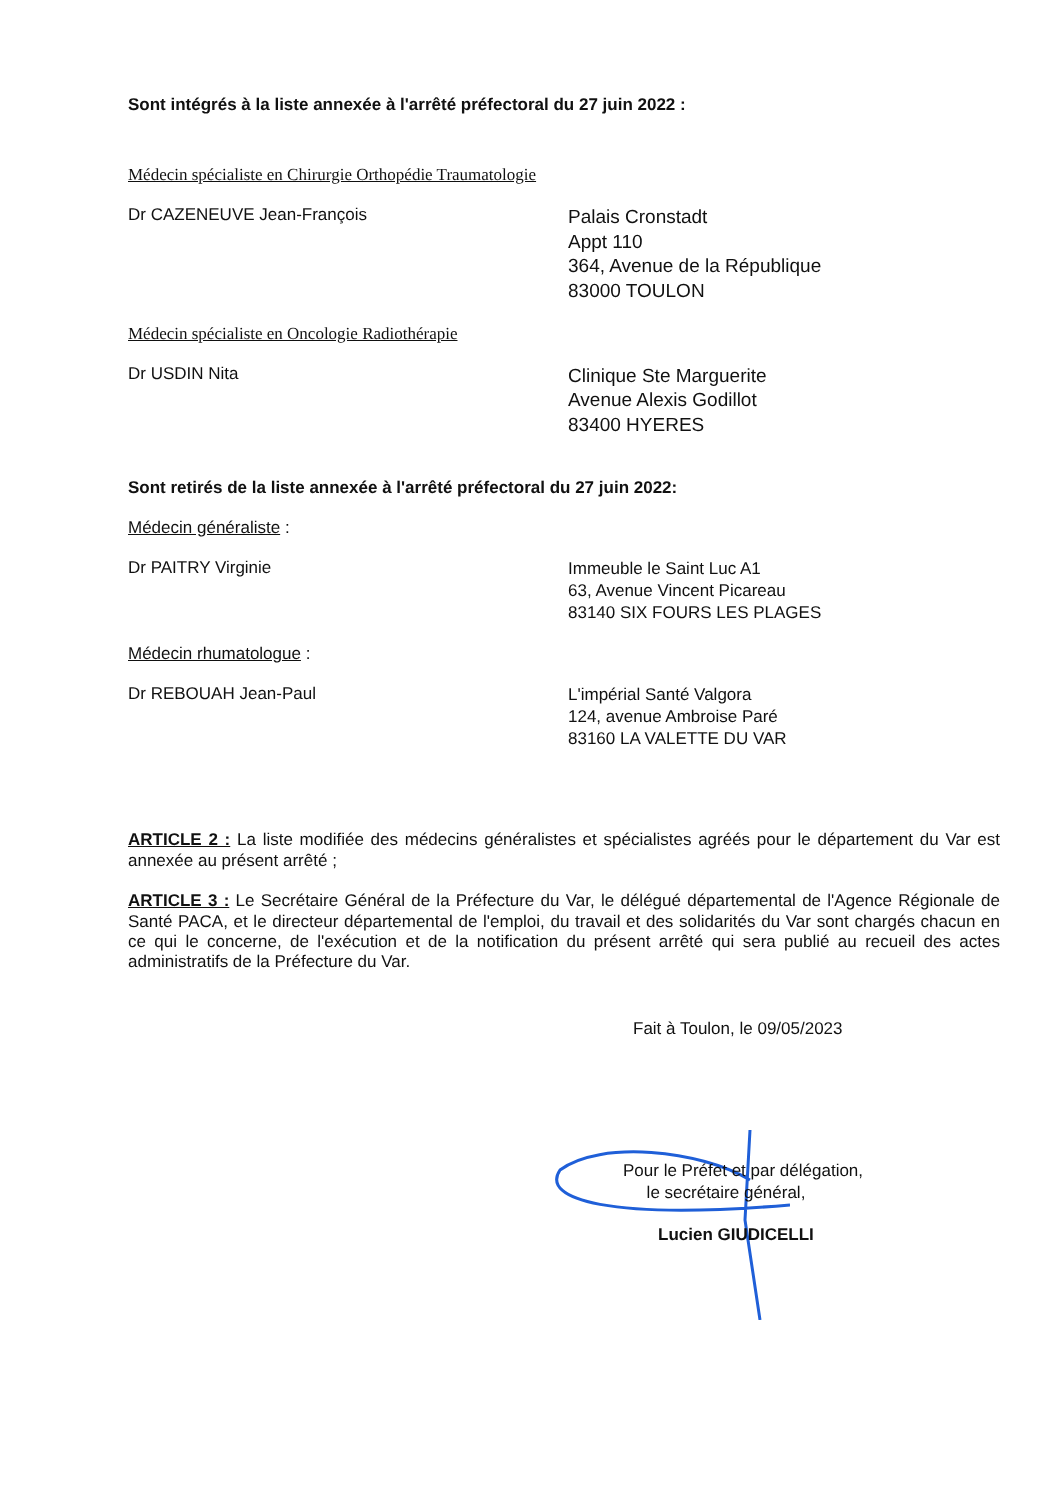Sont intégrés à la liste annexée à l'arrêté préfectoral du 27 juin 2022 :
Médecin spécialiste en Chirurgie Orthopédie Traumatologie
Dr CAZENEUVE Jean-François
Palais Cronstadt
Appt 110
364, Avenue de la République
83000 TOULON
Médecin spécialiste en Oncologie Radiothérapie
Dr USDIN Nita
Clinique Ste Marguerite
Avenue Alexis Godillot
83400 HYERES
Sont retirés de la liste annexée à l'arrêté préfectoral du 27 juin 2022:
Médecin généraliste :
Dr PAITRY Virginie
Immeuble le Saint Luc A1
63, Avenue Vincent Picareau
83140 SIX FOURS LES PLAGES
Médecin rhumatologue :
Dr REBOUAH Jean-Paul
L'impérial Santé Valgora
124, avenue Ambroise Paré
83160 LA VALETTE DU VAR
ARTICLE 2 : La liste modifiée des médecins généralistes et spécialistes agréés pour le département du Var est annexée au présent arrêté ;
ARTICLE 3 : Le Secrétaire Général de la Préfecture du Var, le délégué départemental de l'Agence Régionale de Santé PACA, et le directeur départemental de l'emploi, du travail et des solidarités du Var sont chargés chacun en ce qui le concerne, de l'exécution et de la notification du présent arrêté qui sera publié au recueil des actes administratifs de la Préfecture du Var.
Fait à Toulon, le 09/05/2023
Pour le Préfet et par délégation,
le secrétaire général,
Lucien GIUDICELLI